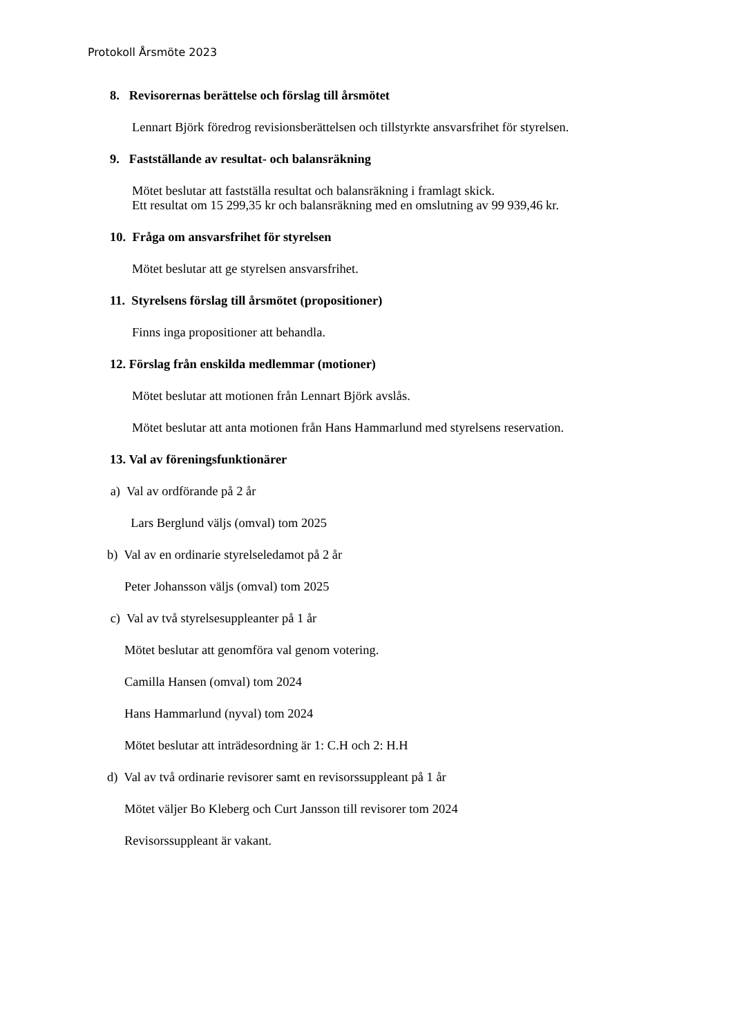Protokoll Årsmöte 2023
8. Revisorernas berättelse och förslag till årsmötet
Lennart Björk föredrog revisionsberättelsen och tillstyrkte ansvarsfrihet för styrelsen.
9. Fastställande av resultat- och balansräkning
Mötet beslutar att fastställa resultat och balansräkning i framlagt skick.
Ett resultat om 15 299,35 kr och balansräkning med en omslutning av 99 939,46 kr.
10. Fråga om ansvarsfrihet för styrelsen
Mötet beslutar att ge styrelsen ansvarsfrihet.
11. Styrelsens förslag till årsmötet (propositioner)
Finns inga propositioner att behandla.
12. Förslag från enskilda medlemmar (motioner)
Mötet beslutar att motionen från Lennart Björk avslås.
Mötet beslutar att anta motionen från Hans Hammarlund med styrelsens reservation.
13. Val av föreningsfunktionärer
a) Val av ordförande på 2 år
Lars Berglund väljs (omval) tom 2025
b) Val av en ordinarie styrelseledamot på 2 år
Peter Johansson väljs (omval) tom 2025
c) Val av två styrelsesuppleanter på 1 år
Mötet beslutar att genomföra val genom votering.
Camilla Hansen (omval) tom 2024
Hans Hammarlund (nyval) tom 2024
Mötet beslutar att inträdesordning är 1: C.H och 2: H.H
d) Val av två ordinarie revisorer samt en revisorssuppleant på 1 år
Mötet väljer Bo Kleberg och Curt Jansson till revisorer tom 2024
Revisorssuppleant är vakant.